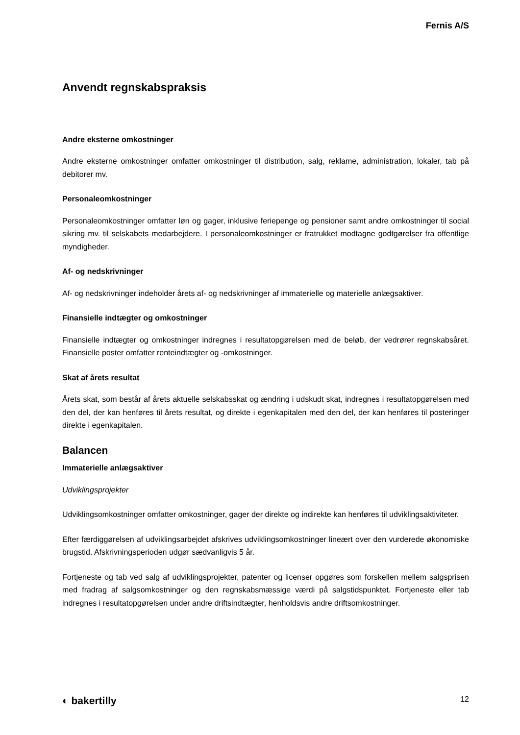Fernis A/S
Anvendt regnskabspraksis
Andre eksterne omkostninger
Andre eksterne omkostninger omfatter omkostninger til distribution, salg, reklame, administration, lokaler, tab på debitorer mv.
Personaleomkostninger
Personaleomkostninger omfatter løn og gager, inklusive feriepenge og pensioner samt andre omkostninger til social sikring mv. til selskabets medarbejdere. I personaleomkostninger er fratrukket modtagne godtgørelser fra offentlige myndigheder.
Af- og nedskrivninger
Af- og nedskrivninger indeholder årets af- og nedskrivninger af immaterielle og materielle anlægsaktiver.
Finansielle indtægter og omkostninger
Finansielle indtægter og omkostninger indregnes i resultatopgørelsen med de beløb, der vedrører regnskabsåret. Finansielle poster omfatter renteindtægter og -omkostninger.
Skat af årets resultat
Årets skat, som består af årets aktuelle selskabsskat og ændring i udskudt skat, indregnes i resultatopgørelsen med den del, der kan henføres til årets resultat, og direkte i egenkapitalen med den del, der kan henføres til posteringer direkte i egenkapitalen.
Balancen
Immaterielle anlægsaktiver
Udviklingsprojekter
Udviklingsomkostninger omfatter omkostninger, gager der direkte og indirekte kan henføres til udviklingsaktiviteter.
Efter færdiggørelsen af udviklingsarbejdet afskrives udviklingsomkostninger lineært over den vurderede økonomiske brugstid. Afskrivningsperioden udgør sædvanligvis 5 år.
Fortjeneste og tab ved salg af udviklingsprojekter, patenter og licenser opgøres som forskellen mellem salgsprisen med fradrag af salgsomkostninger og den regnskabsmæssige værdi på salgstidspunktet. Fortjeneste eller tab indregnes i resultatopgørelsen under andre driftsindtægter, henholdsvis andre driftsomkostninger.
◐ bakertilly 12